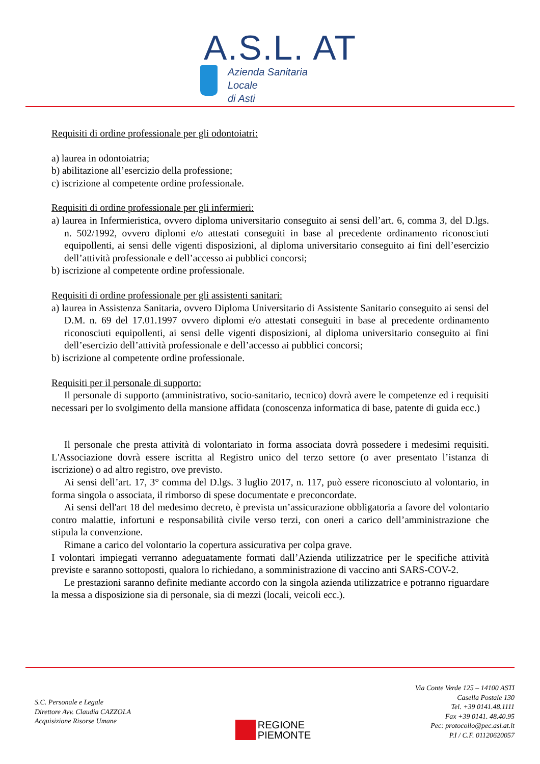A.S.L. AT
Azienda Sanitaria Locale
di Asti
Requisiti di ordine professionale per gli odontoiatri:
a) laurea in odontoiatria;
b) abilitazione all’esercizio della professione;
c) iscrizione al competente ordine professionale.
Requisiti di ordine professionale per gli infermieri:
a) laurea in Infermieristica, ovvero diploma universitario conseguito ai sensi dell’art. 6, comma 3, del D.lgs. n. 502/1992, ovvero diplomi e/o attestati conseguiti in base al precedente ordinamento riconosciuti equipollenti, ai sensi delle vigenti disposizioni, al diploma universitario conseguito ai fini dell’esercizio dell’attività professionale e dell’accesso ai pubblici concorsi;
b) iscrizione al competente ordine professionale.
Requisiti di ordine professionale per gli assistenti sanitari:
a) laurea in Assistenza Sanitaria, ovvero Diploma Universitario di Assistente Sanitario conseguito ai sensi del D.M. n. 69 del 17.01.1997 ovvero diplomi e/o attestati conseguiti in base al precedente ordinamento riconosciuti equipollenti, ai sensi delle vigenti disposizioni, al diploma universitario conseguito ai fini dell’esercizio dell’attività professionale e dell’accesso ai pubblici concorsi;
b) iscrizione al competente ordine professionale.
Requisiti per il personale di supporto:
Il personale di supporto (amministrativo, socio-sanitario, tecnico) dovrà avere le competenze ed i requisiti necessari per lo svolgimento della mansione affidata (conoscenza informatica di base, patente di guida ecc.)
Il personale che presta attività di volontariato in forma associata dovrà possedere i medesimi requisiti. L'Associazione dovrà essere iscritta al Registro unico del terzo settore (o aver presentato l’istanza di iscrizione) o ad altro registro, ove previsto.
Ai sensi dell’art. 17, 3° comma del D.lgs. 3 luglio 2017, n. 117, può essere riconosciuto al volontario, in forma singola o associata, il rimborso di spese documentate e preconcordate.
Ai sensi dell'art 18 del medesimo decreto, è prevista un’assicurazione obbligatoria a favore del volontario contro malattie, infortuni e responsabilità civile verso terzi, con oneri a carico dell’amministrazione che stipula la convenzione.
Rimane a carico del volontario la copertura assicurativa per colpa grave.
I volontari impiegati verranno adeguatamente formati dall’Azienda utilizzatrice per le specifiche attività previste e saranno sottoposti, qualora lo richiedano, a somministrazione di vaccino anti SARS-COV-2.
Le prestazioni saranno definite mediante accordo con la singola azienda utilizzatrice e potranno riguardare la messa a disposizione sia di personale, sia di mezzi (locali, veicoli ecc.).
S.C. Personale e Legale
Direttore Avv. Claudia CAZZOLA
Acquisizione Risorse Umane
REGIONE
PIEMONTE
Via Conte Verde 125 – 14100 ASTI
Casella Postale 130
Tel. +39 0141.48.1111
Fax +39 0141. 48.40.95
Pec: protocollo@pec.asl.at.it
P.I / C.F. 01120620057